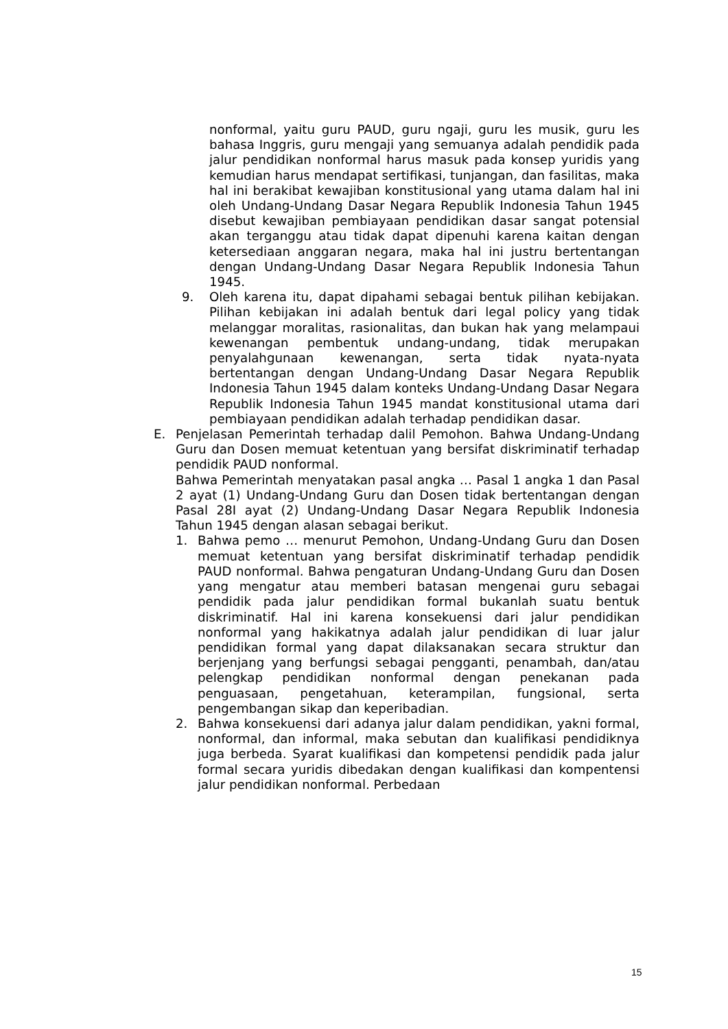nonformal, yaitu guru PAUD, guru ngaji, guru les musik, guru les bahasa Inggris, guru mengaji yang semuanya adalah pendidik pada jalur pendidikan nonformal harus masuk pada konsep yuridis yang kemudian harus mendapat sertifikasi, tunjangan, dan fasilitas, maka hal ini berakibat kewajiban konstitusional yang utama dalam hal ini oleh Undang-Undang Dasar Negara Republik Indonesia Tahun 1945 disebut kewajiban pembiayaan pendidikan dasar sangat potensial akan terganggu atau tidak dapat dipenuhi karena kaitan dengan ketersediaan anggaran negara, maka hal ini justru bertentangan dengan Undang-Undang Dasar Negara Republik Indonesia Tahun 1945.
9. Oleh karena itu, dapat dipahami sebagai bentuk pilihan kebijakan. Pilihan kebijakan ini adalah bentuk dari legal policy yang tidak melanggar moralitas, rasionalitas, dan bukan hak yang melampaui kewenangan pembentuk undang-undang, tidak merupakan penyalahgunaan kewenangan, serta tidak nyata-nyata bertentangan dengan Undang-Undang Dasar Negara Republik Indonesia Tahun 1945 dalam konteks Undang-Undang Dasar Negara Republik Indonesia Tahun 1945 mandat konstitusional utama dari pembiayaan pendidikan adalah terhadap pendidikan dasar.
E. Penjelasan Pemerintah terhadap dalil Pemohon. Bahwa Undang-Undang Guru dan Dosen memuat ketentuan yang bersifat diskriminatif terhadap pendidik PAUD nonformal.
Bahwa Pemerintah menyatakan pasal angka … Pasal 1 angka 1 dan Pasal 2 ayat (1) Undang-Undang Guru dan Dosen tidak bertentangan dengan Pasal 28I ayat (2) Undang-Undang Dasar Negara Republik Indonesia Tahun 1945 dengan alasan sebagai berikut.
1. Bahwa pemo … menurut Pemohon, Undang-Undang Guru dan Dosen memuat ketentuan yang bersifat diskriminatif terhadap pendidik PAUD nonformal. Bahwa pengaturan Undang-Undang Guru dan Dosen yang mengatur atau memberi batasan mengenai guru sebagai pendidik pada jalur pendidikan formal bukanlah suatu bentuk diskriminatif. Hal ini karena konsekuensi dari jalur pendidikan nonformal yang hakikatnya adalah jalur pendidikan di luar jalur pendidikan formal yang dapat dilaksanakan secara struktur dan berjenjang yang berfungsi sebagai pengganti, penambah, dan/atau pelengkap pendidikan nonformal dengan penekanan pada penguasaan, pengetahuan, keterampilan, fungsional, serta pengembangan sikap dan keperibadian.
2. Bahwa konsekuensi dari adanya jalur dalam pendidikan, yakni formal, nonformal, dan informal, maka sebutan dan kualifikasi pendidiknya juga berbeda. Syarat kualifikasi dan kompetensi pendidik pada jalur formal secara yuridis dibedakan dengan kualifikasi dan kompentensi jalur pendidikan nonformal. Perbedaan
15